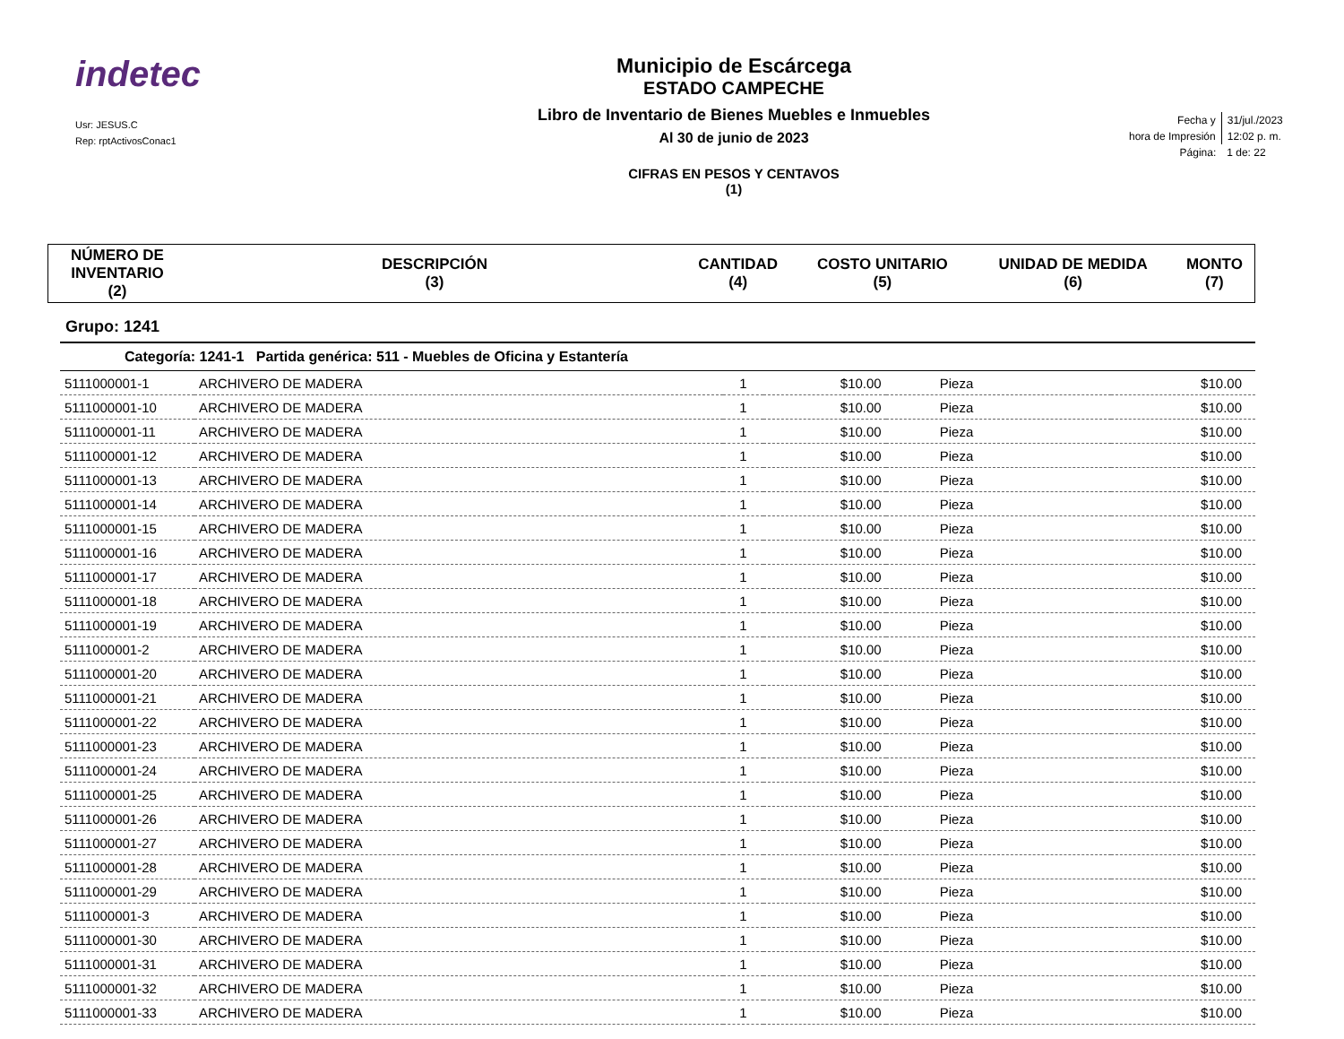indetec
Usr: JESUS.C
Rep: rptActivosConac1
Municipio de Escárcega
ESTADO CAMPECHE
Libro de Inventario de Bienes Muebles e Inmuebles
Al 30 de junio de 2023
CIFRAS EN PESOS Y CENTAVOS
(1)
| Fecha y | 31/jul./2023 |
| hora de Impresión | 12:02 p. m. |
| Página: | 1 de: 22 |
| NÚMERO DE INVENTARIO (2) | DESCRIPCIÓN (3) | CANTIDAD (4) | COSTO UNITARIO (5) | UNIDAD DE MEDIDA (6) | MONTO (7) |
| --- | --- | --- | --- | --- | --- |
Grupo: 1241
Categoría: 1241-1 Partida genérica: 511 - Muebles de Oficina y Estantería
| 5111000001-1 | ARCHIVERO DE MADERA | 1 | $10.00 | Pieza | $10.00 |
| 5111000001-10 | ARCHIVERO DE MADERA | 1 | $10.00 | Pieza | $10.00 |
| 5111000001-11 | ARCHIVERO DE MADERA | 1 | $10.00 | Pieza | $10.00 |
| 5111000001-12 | ARCHIVERO DE MADERA | 1 | $10.00 | Pieza | $10.00 |
| 5111000001-13 | ARCHIVERO DE MADERA | 1 | $10.00 | Pieza | $10.00 |
| 5111000001-14 | ARCHIVERO DE MADERA | 1 | $10.00 | Pieza | $10.00 |
| 5111000001-15 | ARCHIVERO DE MADERA | 1 | $10.00 | Pieza | $10.00 |
| 5111000001-16 | ARCHIVERO DE MADERA | 1 | $10.00 | Pieza | $10.00 |
| 5111000001-17 | ARCHIVERO DE MADERA | 1 | $10.00 | Pieza | $10.00 |
| 5111000001-18 | ARCHIVERO DE MADERA | 1 | $10.00 | Pieza | $10.00 |
| 5111000001-19 | ARCHIVERO DE MADERA | 1 | $10.00 | Pieza | $10.00 |
| 5111000001-2 | ARCHIVERO DE MADERA | 1 | $10.00 | Pieza | $10.00 |
| 5111000001-20 | ARCHIVERO DE MADERA | 1 | $10.00 | Pieza | $10.00 |
| 5111000001-21 | ARCHIVERO DE MADERA | 1 | $10.00 | Pieza | $10.00 |
| 5111000001-22 | ARCHIVERO DE MADERA | 1 | $10.00 | Pieza | $10.00 |
| 5111000001-23 | ARCHIVERO DE MADERA | 1 | $10.00 | Pieza | $10.00 |
| 5111000001-24 | ARCHIVERO DE MADERA | 1 | $10.00 | Pieza | $10.00 |
| 5111000001-25 | ARCHIVERO DE MADERA | 1 | $10.00 | Pieza | $10.00 |
| 5111000001-26 | ARCHIVERO DE MADERA | 1 | $10.00 | Pieza | $10.00 |
| 5111000001-27 | ARCHIVERO DE MADERA | 1 | $10.00 | Pieza | $10.00 |
| 5111000001-28 | ARCHIVERO DE MADERA | 1 | $10.00 | Pieza | $10.00 |
| 5111000001-29 | ARCHIVERO DE MADERA | 1 | $10.00 | Pieza | $10.00 |
| 5111000001-3 | ARCHIVERO DE MADERA | 1 | $10.00 | Pieza | $10.00 |
| 5111000001-30 | ARCHIVERO DE MADERA | 1 | $10.00 | Pieza | $10.00 |
| 5111000001-31 | ARCHIVERO DE MADERA | 1 | $10.00 | Pieza | $10.00 |
| 5111000001-32 | ARCHIVERO DE MADERA | 1 | $10.00 | Pieza | $10.00 |
| 5111000001-33 | ARCHIVERO DE MADERA | 1 | $10.00 | Pieza | $10.00 |